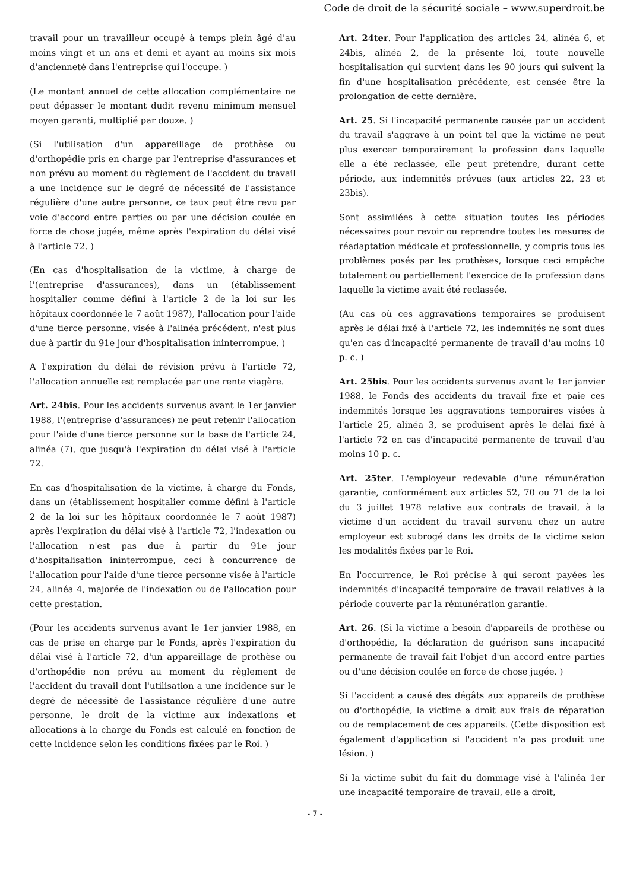Code de droit de la sécurité sociale – www.superdroit.be
travail pour un travailleur occupé à temps plein âgé d'au moins vingt et un ans et demi et ayant au moins six mois d'ancienneté dans l'entreprise qui l'occupe. )
(Le montant annuel de cette allocation complémentaire ne peut dépasser le montant dudit revenu minimum mensuel moyen garanti, multiplié par douze. )
(Si l'utilisation d'un appareillage de prothèse ou d'orthopédie pris en charge par l'entreprise d'assurances et non prévu au moment du règlement de l'accident du travail a une incidence sur le degré de nécessité de l'assistance régulière d'une autre personne, ce taux peut être revu par voie d'accord entre parties ou par une décision coulée en force de chose jugée, même après l'expiration du délai visé à l'article 72. )
(En cas d'hospitalisation de la victime, à charge de l'(entreprise d'assurances), dans un (établissement hospitalier comme défini à l'article 2 de la loi sur les hôpitaux coordonnée le 7 août 1987), l'allocation pour l'aide d'une tierce personne, visée à l'alinéa précédent, n'est plus due à partir du 91e jour d'hospitalisation ininterrompue. )
A l'expiration du délai de révision prévu à l'article 72, l'allocation annuelle est remplacée par une rente viagère.
Art. 24bis. Pour les accidents survenus avant le 1er janvier 1988, l'(entreprise d'assurances) ne peut retenir l'allocation pour l'aide d'une tierce personne sur la base de l'article 24, alinéa (7), que jusqu'à l'expiration du délai visé à l'article 72.
En cas d'hospitalisation de la victime, à charge du Fonds, dans un (établissement hospitalier comme défini à l'article 2 de la loi sur les hôpitaux coordonnée le 7 août 1987) après l'expiration du délai visé à l'article 72, l'indexation ou l'allocation n'est pas due à partir du 91e jour d'hospitalisation ininterrompue, ceci à concurrence de l'allocation pour l'aide d'une tierce personne visée à l'article 24, alinéa 4, majorée de l'indexation ou de l'allocation pour cette prestation.
(Pour les accidents survenus avant le 1er janvier 1988, en cas de prise en charge par le Fonds, après l'expiration du délai visé à l'article 72, d'un appareillage de prothèse ou d'orthopédie non prévu au moment du règlement de l'accident du travail dont l'utilisation a une incidence sur le degré de nécessité de l'assistance régulière d'une autre personne, le droit de la victime aux indexations et allocations à la charge du Fonds est calculé en fonction de cette incidence selon les conditions fixées par le Roi. )
Art. 24ter. Pour l'application des articles 24, alinéa 6, et 24bis, alinéa 2, de la présente loi, toute nouvelle hospitalisation qui survient dans les 90 jours qui suivent la fin d'une hospitalisation précédente, est censée être la prolongation de cette dernière.
Art. 25. Si l'incapacité permanente causée par un accident du travail s'aggrave à un point tel que la victime ne peut plus exercer temporairement la profession dans laquelle elle a été reclassée, elle peut prétendre, durant cette période, aux indemnités prévues (aux articles 22, 23 et 23bis).
Sont assimilées à cette situation toutes les périodes nécessaires pour revoir ou reprendre toutes les mesures de réadaptation médicale et professionnelle, y compris tous les problèmes posés par les prothèses, lorsque ceci empêche totalement ou partiellement l'exercice de la profession dans laquelle la victime avait été reclassée.
(Au cas où ces aggravations temporaires se produisent après le délai fixé à l'article 72, les indemnités ne sont dues qu'en cas d'incapacité permanente de travail d'au moins 10 p. c. )
Art. 25bis. Pour les accidents survenus avant le 1er janvier 1988, le Fonds des accidents du travail fixe et paie ces indemnités lorsque les aggravations temporaires visées à l'article 25, alinéa 3, se produisent après le délai fixé à l'article 72 en cas d'incapacité permanente de travail d'au moins 10 p. c.
Art. 25ter. L'employeur redevable d'une rémunération garantie, conformément aux articles 52, 70 ou 71 de la loi du 3 juillet 1978 relative aux contrats de travail, à la victime d'un accident du travail survenu chez un autre employeur est subrogé dans les droits de la victime selon les modalités fixées par le Roi.
En l'occurrence, le Roi précise à qui seront payées les indemnités d'incapacité temporaire de travail relatives à la période couverte par la rémunération garantie.
Art. 26. (Si la victime a besoin d'appareils de prothèse ou d'orthopédie, la déclaration de guérison sans incapacité permanente de travail fait l'objet d'un accord entre parties ou d'une décision coulée en force de chose jugée. )
Si l'accident a causé des dégâts aux appareils de prothèse ou d'orthopédie, la victime a droit aux frais de réparation ou de remplacement de ces appareils. (Cette disposition est également d'application si l'accident n'a pas produit une lésion. )
Si la victime subit du fait du dommage visé à l'alinéa 1er une incapacité temporaire de travail, elle a droit,
- 7 -